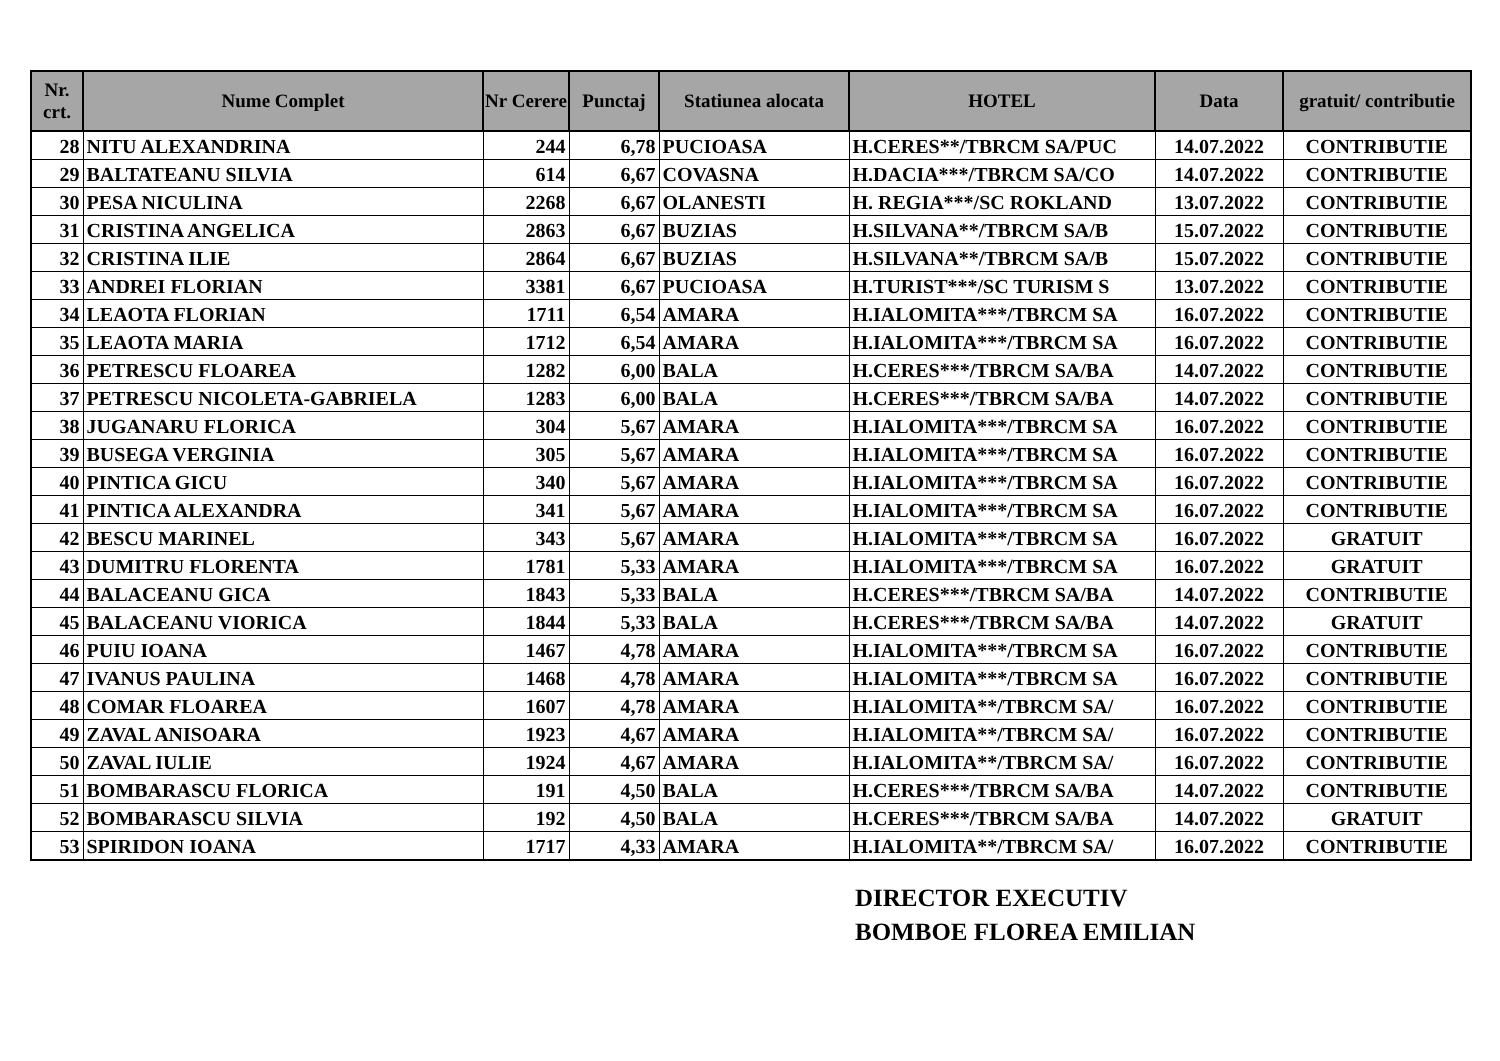| Nr. crt. | Nume Complet | Nr Cerere | Punctaj | Statiunea alocata | HOTEL | Data | gratuit/ contributie |
| --- | --- | --- | --- | --- | --- | --- | --- |
| 28 | NITU ALEXANDRINA | 244 | 6,78 | PUCIOASA | H.CERES**/TBRCM SA/PUC | 14.07.2022 | CONTRIBUTIE |
| 29 | BALTATEANU SILVIA | 614 | 6,67 | COVASNA | H.DACIA***/TBRCM SA/CO | 14.07.2022 | CONTRIBUTIE |
| 30 | PESA NICULINA | 2268 | 6,67 | OLANESTI | H. REGIA***/SC ROKLAND | 13.07.2022 | CONTRIBUTIE |
| 31 | CRISTINA ANGELICA | 2863 | 6,67 | BUZIAS | H.SILVANA**/TBRCM SA/B | 15.07.2022 | CONTRIBUTIE |
| 32 | CRISTINA ILIE | 2864 | 6,67 | BUZIAS | H.SILVANA**/TBRCM SA/B | 15.07.2022 | CONTRIBUTIE |
| 33 | ANDREI FLORIAN | 3381 | 6,67 | PUCIOASA | H.TURIST***/SC TURISM S | 13.07.2022 | CONTRIBUTIE |
| 34 | LEAOTA FLORIAN | 1711 | 6,54 | AMARA | H.IALOMITA***/TBRCM SA | 16.07.2022 | CONTRIBUTIE |
| 35 | LEAOTA MARIA | 1712 | 6,54 | AMARA | H.IALOMITA***/TBRCM SA | 16.07.2022 | CONTRIBUTIE |
| 36 | PETRESCU FLOAREA | 1282 | 6,00 | BALA | H.CERES***/TBRCM SA/BA | 14.07.2022 | CONTRIBUTIE |
| 37 | PETRESCU NICOLETA-GABRIELA | 1283 | 6,00 | BALA | H.CERES***/TBRCM SA/BA | 14.07.2022 | CONTRIBUTIE |
| 38 | JUGANARU FLORICA | 304 | 5,67 | AMARA | H.IALOMITA***/TBRCM SA | 16.07.2022 | CONTRIBUTIE |
| 39 | BUSEGA VERGINIA | 305 | 5,67 | AMARA | H.IALOMITA***/TBRCM SA | 16.07.2022 | CONTRIBUTIE |
| 40 | PINTICA GICU | 340 | 5,67 | AMARA | H.IALOMITA***/TBRCM SA | 16.07.2022 | CONTRIBUTIE |
| 41 | PINTICA ALEXANDRA | 341 | 5,67 | AMARA | H.IALOMITA***/TBRCM SA | 16.07.2022 | CONTRIBUTIE |
| 42 | BESCU MARINEL | 343 | 5,67 | AMARA | H.IALOMITA***/TBRCM SA | 16.07.2022 | GRATUIT |
| 43 | DUMITRU FLORENTA | 1781 | 5,33 | AMARA | H.IALOMITA***/TBRCM SA | 16.07.2022 | GRATUIT |
| 44 | BALACEANU GICA | 1843 | 5,33 | BALA | H.CERES***/TBRCM SA/BA | 14.07.2022 | CONTRIBUTIE |
| 45 | BALACEANU VIORICA | 1844 | 5,33 | BALA | H.CERES***/TBRCM SA/BA | 14.07.2022 | GRATUIT |
| 46 | PUIU IOANA | 1467 | 4,78 | AMARA | H.IALOMITA***/TBRCM SA | 16.07.2022 | CONTRIBUTIE |
| 47 | IVANUS PAULINA | 1468 | 4,78 | AMARA | H.IALOMITA***/TBRCM SA | 16.07.2022 | CONTRIBUTIE |
| 48 | COMAR FLOAREA | 1607 | 4,78 | AMARA | H.IALOMITA**/TBRCM SA/ | 16.07.2022 | CONTRIBUTIE |
| 49 | ZAVAL ANISOARA | 1923 | 4,67 | AMARA | H.IALOMITA**/TBRCM SA/ | 16.07.2022 | CONTRIBUTIE |
| 50 | ZAVAL IULIE | 1924 | 4,67 | AMARA | H.IALOMITA**/TBRCM SA/ | 16.07.2022 | CONTRIBUTIE |
| 51 | BOMBARASCU FLORICA | 191 | 4,50 | BALA | H.CERES***/TBRCM SA/BA | 14.07.2022 | CONTRIBUTIE |
| 52 | BOMBARASCU SILVIA | 192 | 4,50 | BALA | H.CERES***/TBRCM SA/BA | 14.07.2022 | GRATUIT |
| 53 | SPIRIDON IOANA | 1717 | 4,33 | AMARA | H.IALOMITA**/TBRCM SA/ | 16.07.2022 | CONTRIBUTIE |
DIRECTOR EXECUTIV
BOMBOE FLOREA EMILIAN